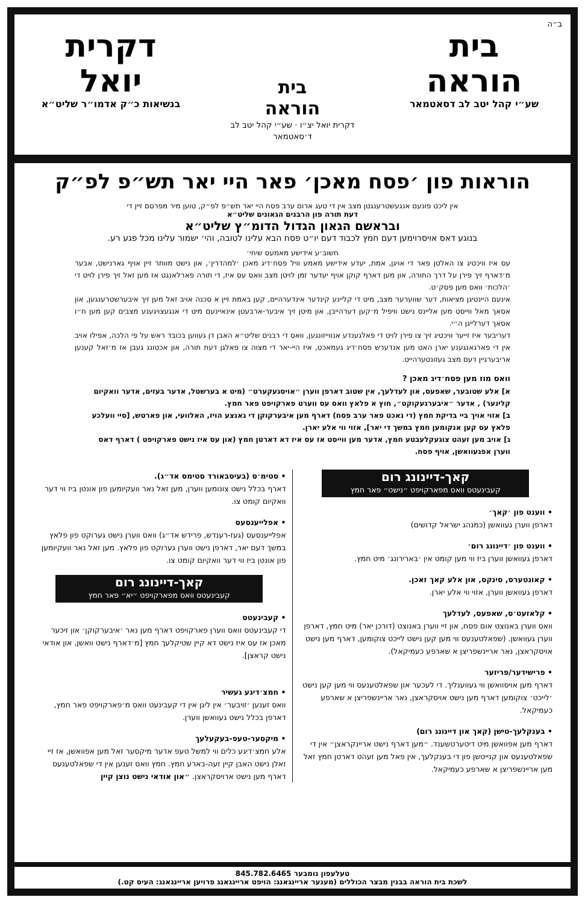ב״ה
בית
הוראה
שע״י קהל יטב לב דסאטמאר
בית
הוראה
דקרית יואל יצ״ו · שע״י קהל יטב לב ד׳סאטמאר
דקרית
יואל
בנשיאות כ״ק אדמו״ר שליט״א
הוראות פון ׳פסח מאכן׳ פאר היי יאר תש״פ לפ״ק
אין ליכט פונעם אנגעשטרענגטן מצב אין די טעג ארום ערב פסח היי יאר תש״פ לפ״ק, טוען מיר מפרסם זיין די
דעת תורה פון הרבנים הגאונים שליט״א
ובראשם הגאון הגדול הדומ״ץ שליט״א
בנוגע דאס אויסרוימען דעם חמץ לכבוד דעם יו״ט פסח הבא עלינו לטובה, והי׳ ישמור עלינו מכל פגע רע.
חשוב׳ע אידישע מאמעס שיחי׳
עס איז וויכטיג צו האלטן פאר די אויגן, אמת, יעדע אידישע מאמע וויל פסח׳דיג מאכן ׳למהדרין׳, און נישט מוותר זיין אויף גארנישט, אבער מ׳דארף זיך פירן על דרך התורה, און מען דארף קוקן אויף יעדער זמן לויטן מצב וואס עס איז, די תורה פארלאנגט אז מען זאל זיך פירן לויט די ׳הלכות׳ וואס מען פסק׳ט.
אינעם היינטיגן מציאות, דער שווערער מצב, מיט די קליינע קינדער אינדערהיים, קען באמת זיין א סכנה אויב זאל מען זיך איבערשטרענגען, און אסאך מאל ווייסט מען אליינס נישט וויפיל מ׳קען דערהייבן, און מיטן זיך איבער-ארבעטן אינאיינעם מיט די אנגעצויגענע מצבים קען מען ח״ו אסאך דערלייגן ה״י.
דעריבער איז זייער וויכטיג זיך צו פירן לויט די פאלגענדע אנווייזונגען, וואס די רבנים שליט״א האבן דן געווען בכובד ראש על פי הלכה, אפילו אויב אין די פארגאנגענע יארן האט מען אנדערש פסח׳דיג געמאכט, איז היי-יאר די מצוה צו פאלגן דעת תורה, און אכטונג געבן אז מ׳זאל קענען אריבערגיין דעם מצב געזונטערהייט.
וואס מוז מען פסח׳דיג מאכן ?
א] אלע שטובער, שאפעס, און לעדלעך, אין שטוב דארפן ווערן ״אויסגעקערט״ (מיט א בערשטל, אדער בעזים, אדער וואקיום קלינער) , אדער ״איבערגעקוקט״, חוץ א פלאץ וואס עס ווערט פארקויפט פאר חמץ.
ב] אזוי אויך ביי בדיקת חמץ (די נאכט פאר ערב פסח) דארף מען איבערקוקן די גאנצע הויז, האלוועי, און פארטש, [סיי וועלכע פלאץ עס קען אנקומען חמץ במשך די יאר], אזוי ווי אלע יארן.
ג] אויב מען זעהט צוגעקלעבטע חמץ, אדער מען ווייסט אז עס איז דא דארטן חמץ (און עס איז נישט פארקויפט ) דארף דאס ווערן אפגעוואשן, אויף פסח.
קאך-דיינונג רום
קעבינעטס וואס מפארקויפט ״נישט״ פאר חמץ
• ווענט פון ׳קאך׳
דארפן ווערן געוואשן (כמנהג ישראל קדושים)
• ווענט פון ׳דיינונג רום׳
דארפן געוואשן ווערן ביז ווי מען קומט אין ׳בארירונג׳ מיט חמץ.
• קאונטערס, סינקס, און אלע קאך זאכן.
דארפן געוואשן ווערן, אזוי ווי אלע יארן.
• קלאזעט׳ס, שאפעס, לעדלעך
וואס ווערן באנוצט אום פסח, און זיי ווערן באנוצט (דורכן יאר) מיט חמץ, דארפן ווערן געוואשן. (שפאלטענעס ווי מען קען נישט לייכט צוקומען, דארף מען נישט אויסקראצן, נאר אריינשפריצן א שארפע כעמיקאל).
• פרישידער/פריזער
דארף מען אויסוואשן ווי געווענליך. די לעכער און שפאלטענעס ווי מען קען נישט ׳לייכט׳ צוקומען דארף מען נישט אויסקראצן, נאר אריינשפריצן א שארפע כעמיקאל.
• בענקלעך-טישן (קאך און דיינונג רום)
דארף מען אפוואשן מיט דיטערטשענד. ״מען דארף נישט אריינקראצן״ אין די שפאלטענעס און קנייטשן פון די בענקלעך, אין פאל מען זעהט דארטן חמץ זאל מען אריינשפריצן א שארפע כעמיקאל.
• סטימ׳ס (בעיסבאורד סטימס אד״ג).
דארף בכלל נישט צונומען ווערן, מען זאל נאר וועקיומען פון אונטן ביז ווי דער וואקיום קומט צו.
• אפלייענסעס
אפלייענסעס (געז-רענדש, פרידש אד״ג) וואס ווערן נישט גערוקט פון פלאץ במשך דעם יאר, דארפן נישט ווערן גערוקט פון פלאץ. מען זאל נאר וועקיומען פון אונטן ביז ווי דער וואקיום קומט צו.
קאך-דיינונג רום
קעבינעטס וואס מפארקויפט ״יא״ פאר חמץ
• קעבינעטס
די קעבינעטס וואס ווערן פארקויפט דארף מען נאר ׳איבערקוקן׳ און זיכער מאכן אז עס איז נישט דא קיין שטיקלעך חמץ [מ׳דארף נישט וואשן, און אודאי נישט קראצן].
• חמצ׳דיגע געשיר
וואס זענען ׳זויבער׳ אין ליגן אין די קעבינעט וואס מ׳פארקויפט פאר חמץ, דארפן בכלל נישט געוואשן ווערן.
• מיקסער-טעפ-בעקעלעך
אלע חמצ׳דיגע כלים ווי למשל טעפ אדער מיקסער זאל מען אפוואשן, אז זיי זאלן נישט האבן קיין זעה-בארע חמץ. חמץ וואס זענען אין די שפאלטענעס דארף מען נישט ארויסקראצן. ״און אודאי נישט נוצן קיין
טעלעפון נומבער 845.782.6465
לשכת בית הוראה בבנין מבצר הכוללים (מענער אריינגאנג: הויפט אריינגאנג פרויען אריינגאנג: העיס קט.)